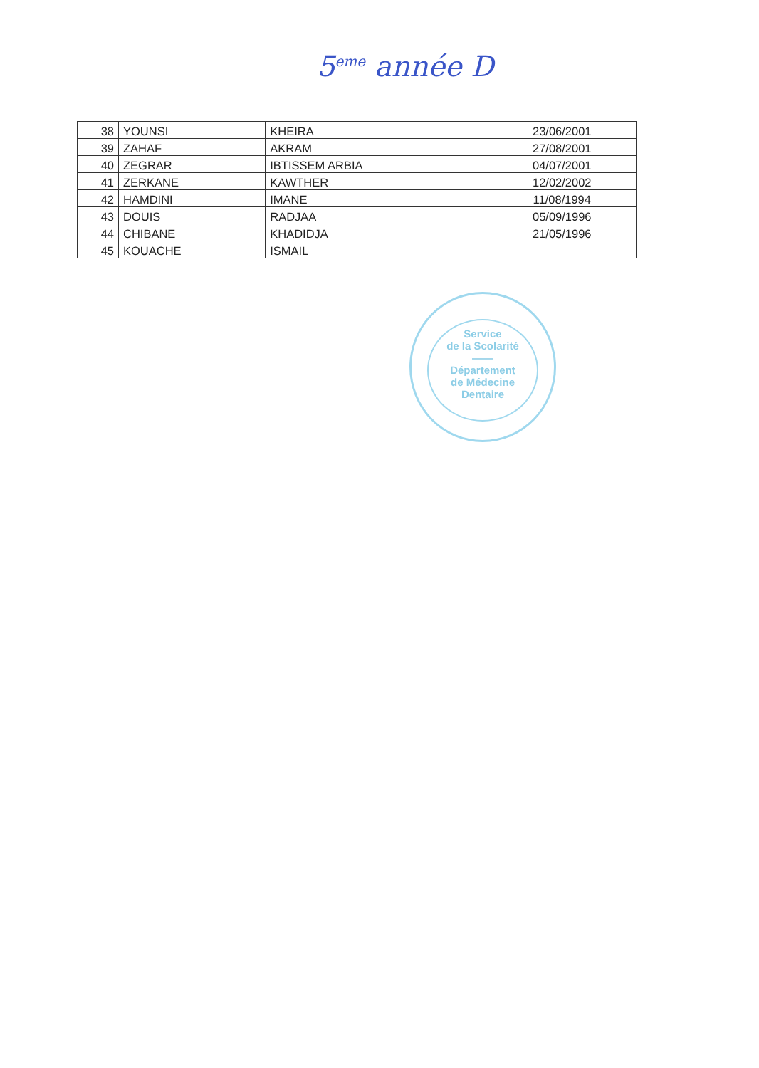5<sup>eme</sup> année D
| 38 | YOUNSI | KHEIRA | 23/06/2001 |
| 39 | ZAHAF | AKRAM | 27/08/2001 |
| 40 | ZEGRAR | IBTISSEM ARBIA | 04/07/2001 |
| 41 | ZERKANE | KAWTHER | 12/02/2002 |
| 42 | HAMDINI | IMANE | 11/08/1994 |
| 43 | DOUIS | RADJAA | 05/09/1996 |
| 44 | CHIBANE | KHADIDJA | 21/05/1996 |
| 45 | KOUACHE | ISMAIL | |
Service
de la Scolarité
——
Département
de Médecine
Dentaire